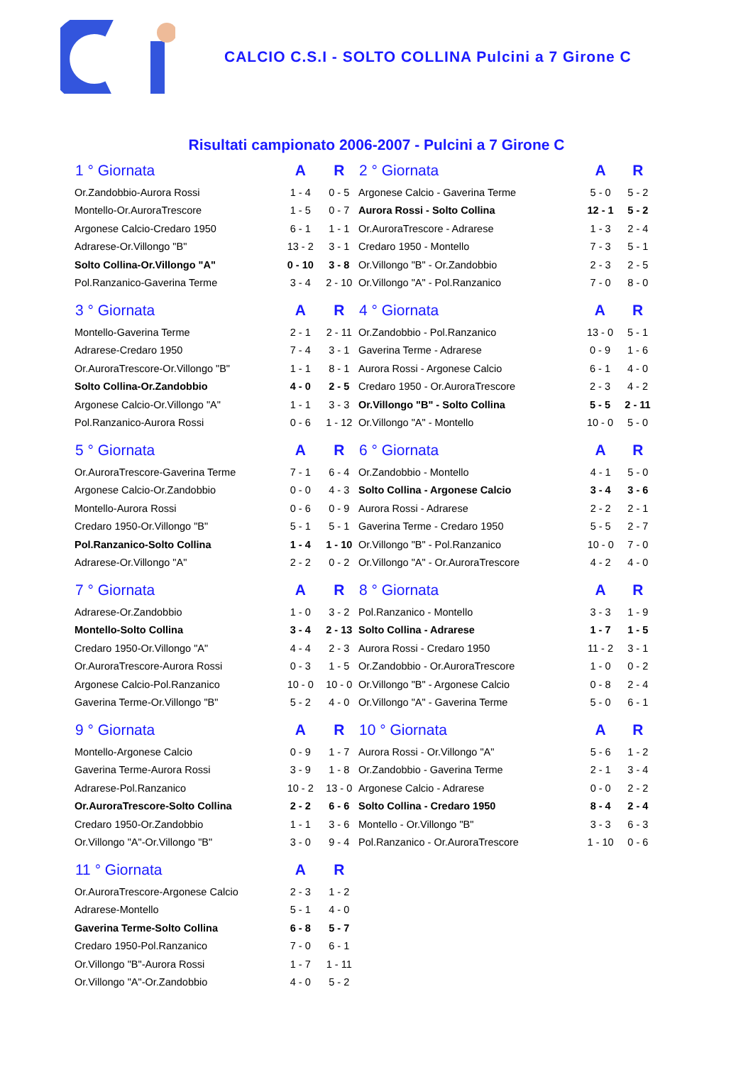CALCIO C.S.I - SOLTO COLLINA Pulcini a 7 Girone C
Risultati campionato 2006-2007 - Pulcini a 7 Girone C
| 1 ° Giornata | A | R |
| --- | --- | --- |
| Or.Zandobbio-Aurora Rossi | 1 - 4 | 0 - 5 |
| Montello-Or.AuroraTrescore | 1 - 5 | 0 - 7 |
| Argonese Calcio-Credaro 1950 | 6 - 1 | 1 - 1 |
| Adrarese-Or.Villongo "B" | 13 - 2 | 3 - 1 |
| Solto Collina-Or.Villongo "A" | 0 - 10 | 3 - 8 |
| Pol.Ranzanico-Gaverina Terme | 3 - 4 | 2 - 10 |
| 2 ° Giornata | A | R |
| --- | --- | --- |
| Argonese Calcio - Gaverina Terme | 5 - 0 | 5 - 2 |
| Aurora Rossi - Solto Collina | 12 - 1 | 5 - 2 |
| Or.AuroraTrescore - Adrarese | 1 - 3 | 2 - 4 |
| Credaro 1950 - Montello | 7 - 3 | 5 - 1 |
| Or.Villongo "B" - Or.Zandobbio | 2 - 3 | 2 - 5 |
| Or.Villongo "A" - Pol.Ranzanico | 7 - 0 | 8 - 0 |
| 3 ° Giornata | A | R |
| --- | --- | --- |
| Montello-Gaverina Terme | 2 - 1 | 2 - 11 |
| Adrarese-Credaro 1950 | 7 - 4 | 3 - 1 |
| Or.AuroraTrescore-Or.Villongo "B" | 1 - 1 | 8 - 1 |
| Solto Collina-Or.Zandobbio | 4 - 0 | 2 - 5 |
| Argonese Calcio-Or.Villongo "A" | 1 - 1 | 3 - 3 |
| Pol.Ranzanico-Aurora Rossi | 0 - 6 | 1 - 12 |
| 4 ° Giornata | A | R |
| --- | --- | --- |
| Or.Zandobbio - Pol.Ranzanico | 13 - 0 | 5 - 1 |
| Gaverina Terme - Adrarese | 0 - 9 | 1 - 6 |
| Aurora Rossi - Argonese Calcio | 6 - 1 | 4 - 0 |
| Credaro 1950 - Or.AuroraTrescore | 2 - 3 | 4 - 2 |
| Or.Villongo "B" - Solto Collina | 5 - 5 | 2 - 11 |
| Or.Villongo "A" - Montello | 10 - 0 | 5 - 0 |
| 5 ° Giornata | A | R |
| --- | --- | --- |
| Or.AuroraTrescore-Gaverina Terme | 7 - 1 | 6 - 4 |
| Argonese Calcio-Or.Zandobbio | 0 - 0 | 4 - 3 |
| Montello-Aurora Rossi | 0 - 6 | 0 - 9 |
| Credaro 1950-Or.Villongo "B" | 5 - 1 | 5 - 1 |
| Pol.Ranzanico-Solto Collina | 1 - 4 | 1 - 10 |
| Adrarese-Or.Villongo "A" | 2 - 2 | 0 - 2 |
| 6 ° Giornata | A | R |
| --- | --- | --- |
| Or.Zandobbio - Montello | 4 - 1 | 5 - 0 |
| Solto Collina - Argonese Calcio | 3 - 4 | 3 - 6 |
| Aurora Rossi - Adrarese | 2 - 2 | 2 - 1 |
| Gaverina Terme - Credaro 1950 | 5 - 5 | 2 - 7 |
| Or.Villongo "B" - Pol.Ranzanico | 10 - 0 | 7 - 0 |
| Or.Villongo "A" - Or.AuroraTrescore | 4 - 2 | 4 - 0 |
| 7 ° Giornata | A | R |
| --- | --- | --- |
| Adrarese-Or.Zandobbio | 1 - 0 | 3 - 2 |
| Montello-Solto Collina | 3 - 4 | 2 - 13 |
| Credaro 1950-Or.Villongo "A" | 4 - 4 | 2 - 3 |
| Or.AuroraTrescore-Aurora Rossi | 0 - 3 | 1 - 5 |
| Argonese Calcio-Pol.Ranzanico | 10 - 0 | 10 - 0 |
| Gaverina Terme-Or.Villongo "B" | 5 - 2 | 4 - 0 |
| 8 ° Giornata | A | R |
| --- | --- | --- |
| Pol.Ranzanico - Montello | 3 - 3 | 1 - 9 |
| Solto Collina - Adrarese | 1 - 7 | 1 - 5 |
| Aurora Rossi - Credaro 1950 | 11 - 2 | 3 - 1 |
| Or.Zandobbio - Or.AuroraTrescore | 1 - 0 | 0 - 2 |
| Or.Villongo "B" - Argonese Calcio | 0 - 8 | 2 - 4 |
| Or.Villongo "A" - Gaverina Terme | 5 - 0 | 6 - 1 |
| 9 ° Giornata | A | R |
| --- | --- | --- |
| Montello-Argonese Calcio | 0 - 9 | 1 - 7 |
| Gaverina Terme-Aurora Rossi | 3 - 9 | 1 - 8 |
| Adrarese-Pol.Ranzanico | 10 - 2 | 13 - 0 |
| Or.AuroraTrescore-Solto Collina | 2 - 2 | 6 - 6 |
| Credaro 1950-Or.Zandobbio | 1 - 1 | 3 - 6 |
| Or.Villongo "A"-Or.Villongo "B" | 3 - 0 | 9 - 4 |
| 10 ° Giornata | A | R |
| --- | --- | --- |
| Aurora Rossi - Or.Villongo "A" | 5 - 6 | 1 - 2 |
| Or.Zandobbio - Gaverina Terme | 2 - 1 | 3 - 4 |
| Argonese Calcio - Adrarese | 0 - 0 | 2 - 2 |
| Solto Collina - Credaro 1950 | 8 - 4 | 2 - 4 |
| Montello - Or.Villongo "B" | 3 - 3 | 6 - 3 |
| Pol.Ranzanico - Or.AuroraTrescore | 1 - 10 | 0 - 6 |
| 11 ° Giornata | A | R |
| --- | --- | --- |
| Or.AuroraTrescore-Argonese Calcio | 2 - 3 | 1 - 2 |
| Adrarese-Montello | 5 - 1 | 4 - 0 |
| Gaverina Terme-Solto Collina | 6 - 8 | 5 - 7 |
| Credaro 1950-Pol.Ranzanico | 7 - 0 | 6 - 1 |
| Or.Villongo "B"-Aurora Rossi | 1 - 7 | 1 - 11 |
| Or.Villongo "A"-Or.Zandobbio | 4 - 0 | 5 - 2 |